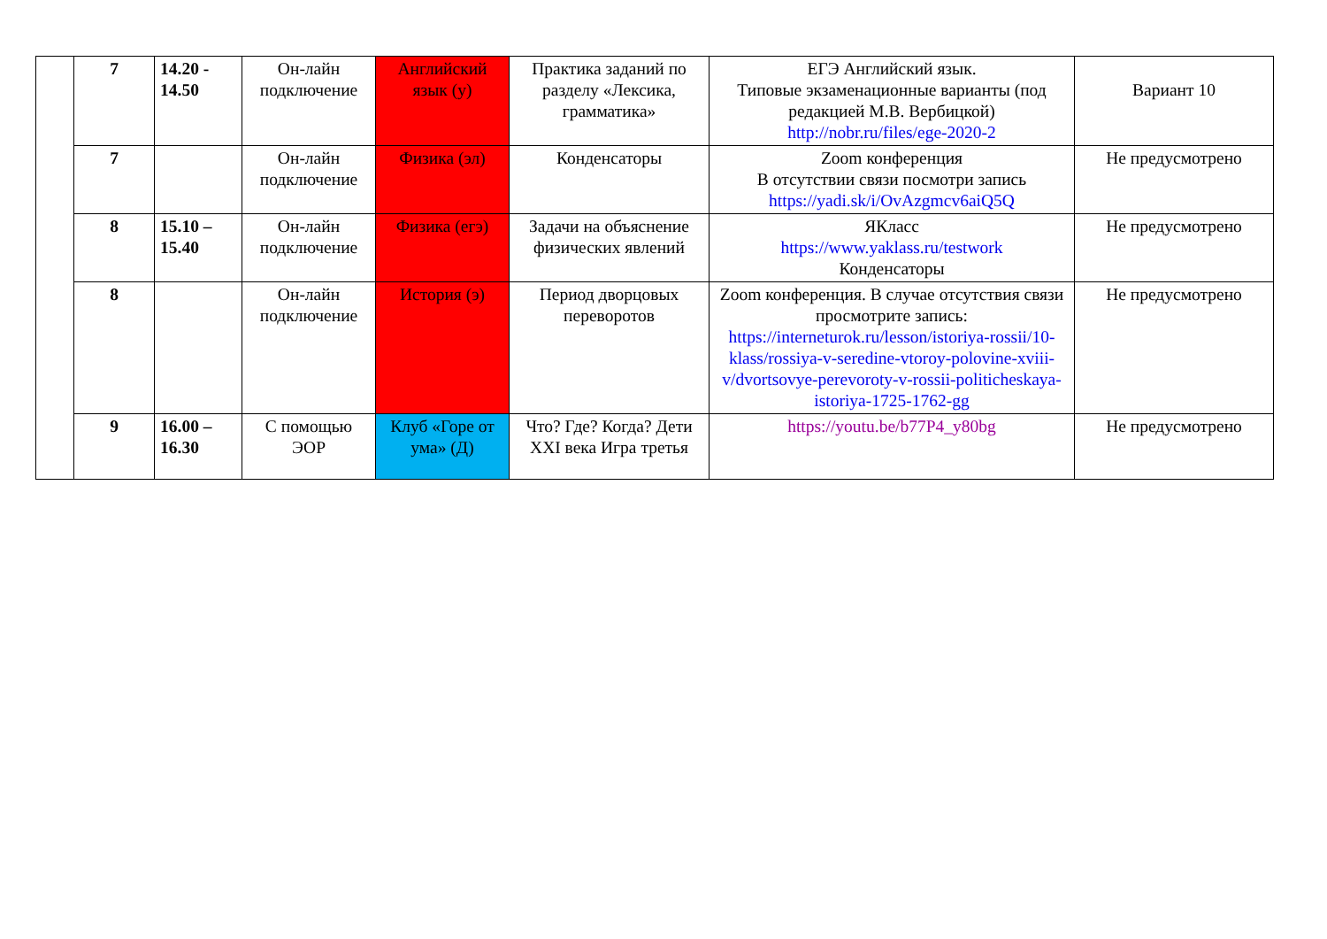| | 7 | 14.20 - 14.50 | Он-лайн подключение | Английский язык (у) | Практика заданий по разделу «Лексика, грамматика» | ЕГЭ Английский язык. Типовые экзаменационные варианты (под редакцией М.В. Вербицкой) http://nobr.ru/files/ege-2020-2 | Вариант 10 |
| | 7 | | Он-лайн подключение | Физика (эл) | Конденсаторы | Zoom конференция В отсутствии связи посмотри запись https://yadi.sk/i/OvAzgmcv6aiQ5Q | Не предусмотрено |
| | 8 | 15.10 – 15.40 | Он-лайн подключение | Физика (егэ) | Задачи на объяснение физических явлений | ЯКласс https://www.yaklass.ru/testwork Конденсаторы | Не предусмотрено |
| | 8 | | Он-лайн подключение | История (э) | Период дворцовых переворотов | Zoom конференция. В случае отсутствия связи просмотрите запись: https://interneturok.ru/lesson/istoriya-rossii/10-klass/rossiya-v-seredine-vtoroy-polovine-xviii-v/dvortsovye-perevoroty-v-rossii-politicheskaya-istoriya-1725-1762-gg | Не предусмотрено |
| | 9 | 16.00 – 16.30 | С помощью ЭОР | Клуб «Горе от ума» (Д) | Что? Где? Когда? Дети XXI века Игра третья | https://youtu.be/b77P4_y80bg | Не предусмотрено |